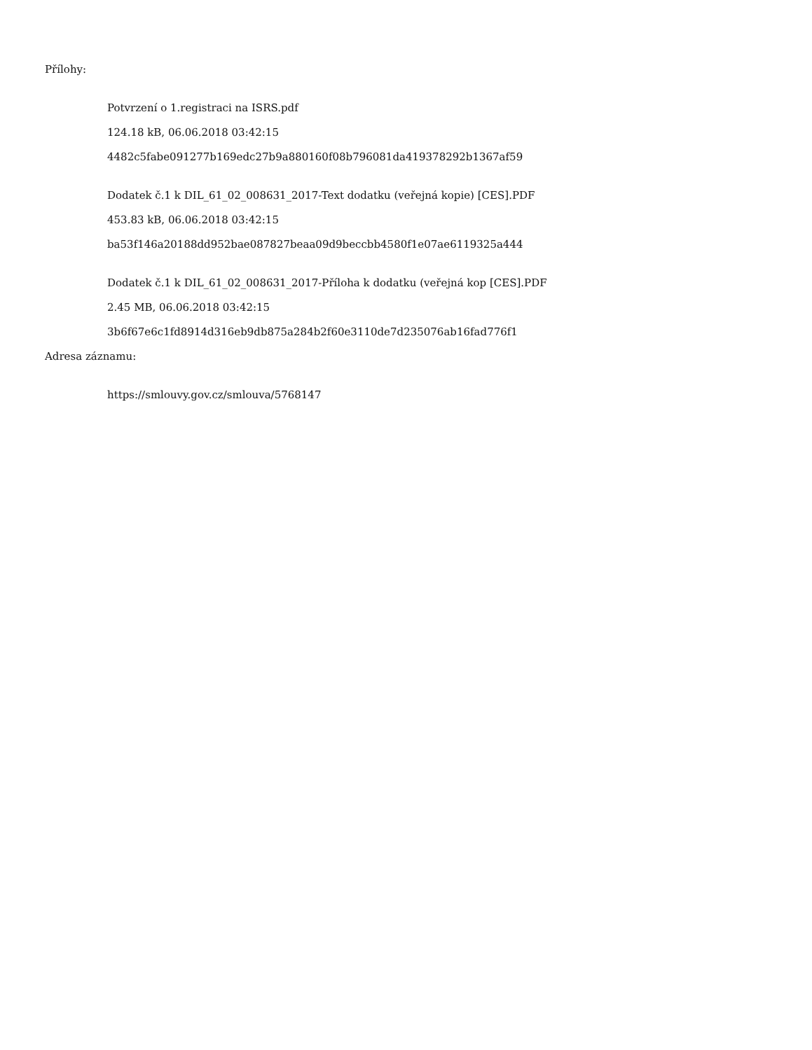Přílohy:
Potvrzení o 1.registraci na ISRS.pdf
124.18 kB, 06.06.2018 03:42:15
4482c5fabe091277b169edc27b9a880160f08b796081da419378292b1367af59
Dodatek č.1 k DIL_61_02_008631_2017-Text dodatku (veřejná kopie) [CES].PDF
453.83 kB, 06.06.2018 03:42:15
ba53f146a20188dd952bae087827beaa09d9beccbb4580f1e07ae6119325a444
Dodatek č.1 k DIL_61_02_008631_2017-Příloha k dodatku (veřejná kop [CES].PDF
2.45 MB, 06.06.2018 03:42:15
3b6f67e6c1fd8914d316eb9db875a284b2f60e3110de7d235076ab16fad776f1
Adresa záznamu:
https://smlouvy.gov.cz/smlouva/5768147